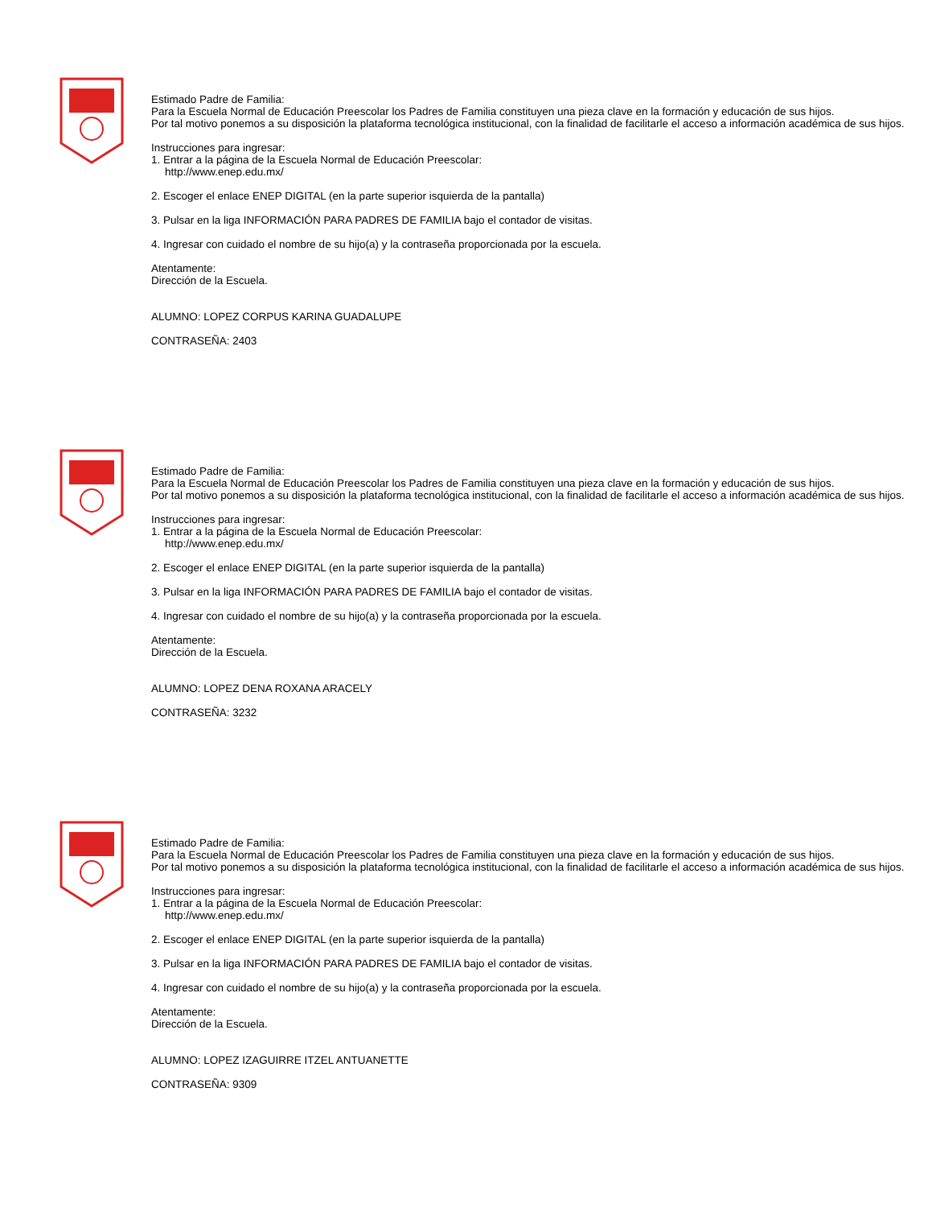Estimado Padre de Familia:
Para la Escuela Normal de Educación Preescolar los Padres de Familia constituyen una pieza clave en la formación y educación de sus hijos.
Por tal motivo ponemos a su disposición la plataforma tecnológica institucional, con la finalidad de facilitarle el acceso a información académica de sus hijos.
Instrucciones para ingresar:
1. Entrar a la página de la Escuela Normal de Educación Preescolar:
http://www.enep.edu.mx/
2. Escoger el enlace ENEP DIGITAL (en la parte superior isquierda de la pantalla)
3. Pulsar en la liga INFORMACIÓN PARA PADRES DE FAMILIA bajo el contador de visitas.
4. Ingresar con cuidado el nombre de su hijo(a) y la contraseña proporcionada por la escuela.
Atentamente:
Dirección de la Escuela.
ALUMNO: LOPEZ CORPUS KARINA GUADALUPE
CONTRASEÑA: 2403
Estimado Padre de Familia:
Para la Escuela Normal de Educación Preescolar los Padres de Familia constituyen una pieza clave en la formación y educación de sus hijos.
Por tal motivo ponemos a su disposición la plataforma tecnológica institucional, con la finalidad de facilitarle el acceso a información académica de sus hijos.
Instrucciones para ingresar:
1. Entrar a la página de la Escuela Normal de Educación Preescolar:
http://www.enep.edu.mx/
2. Escoger el enlace ENEP DIGITAL (en la parte superior isquierda de la pantalla)
3. Pulsar en la liga INFORMACIÓN PARA PADRES DE FAMILIA bajo el contador de visitas.
4. Ingresar con cuidado el nombre de su hijo(a) y la contraseña proporcionada por la escuela.
Atentamente:
Dirección de la Escuela.
ALUMNO: LOPEZ DENA ROXANA ARACELY
CONTRASEÑA: 3232
Estimado Padre de Familia:
Para la Escuela Normal de Educación Preescolar los Padres de Familia constituyen una pieza clave en la formación y educación de sus hijos.
Por tal motivo ponemos a su disposición la plataforma tecnológica institucional, con la finalidad de facilitarle el acceso a información académica de sus hijos.
Instrucciones para ingresar:
1. Entrar a la página de la Escuela Normal de Educación Preescolar:
http://www.enep.edu.mx/
2. Escoger el enlace ENEP DIGITAL (en la parte superior isquierda de la pantalla)
3. Pulsar en la liga INFORMACIÓN PARA PADRES DE FAMILIA bajo el contador de visitas.
4. Ingresar con cuidado el nombre de su hijo(a) y la contraseña proporcionada por la escuela.
Atentamente:
Dirección de la Escuela.
ALUMNO: LOPEZ IZAGUIRRE ITZEL ANTUANETTE
CONTRASEÑA: 9309